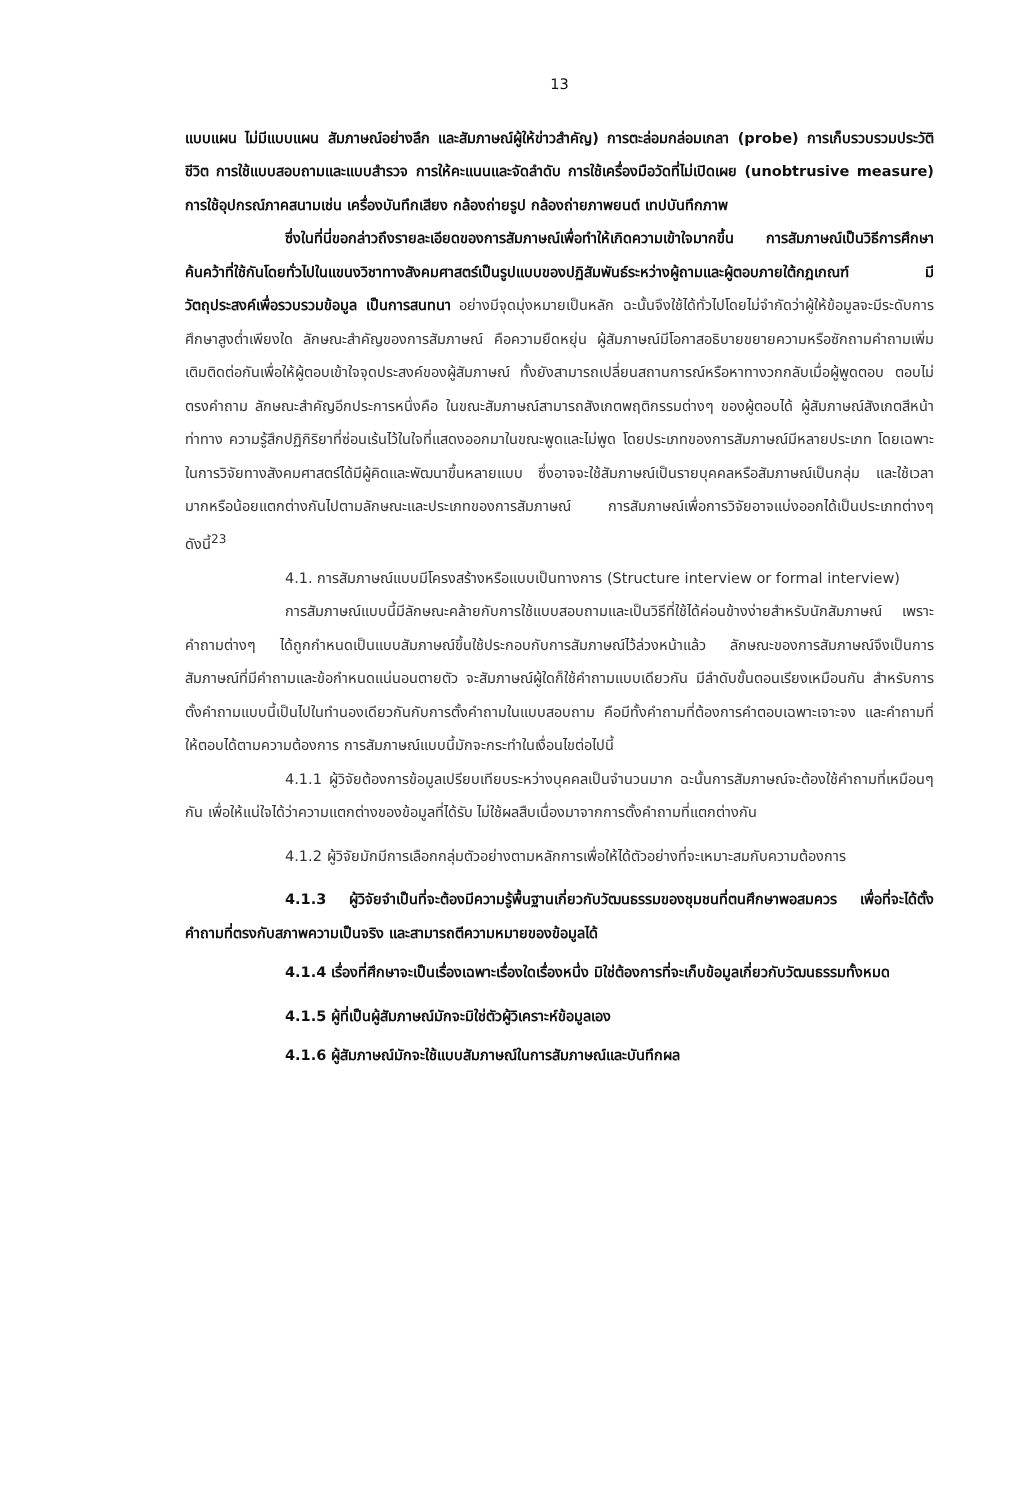13
แบบแผน ไม่มีแบบแผน สัมภาษณ์อย่างลึก และสัมภาษณ์ผู้ให้ข่าวสำคัญ) การตะล่อมกล่อมเกลา (probe) การเก็บรวบรวมประวัติชีวิต การใช้แบบสอบถามและแบบสำรวจ การให้คะแนนและจัดลำดับ การใช้เครื่องมือวัดที่ไม่เปิดเผย (unobtrusive measure) การใช้อุปกรณ์ภาคสนามเช่น เครื่องบันทึกเสียง กล้องถ่ายรูป กล้องถ่ายภาพยนต์ เทปบันทึกภาพ
ซึ่งในที่นี่ขอกล่าวถึงรายละเอียดของการสัมภาษณ์เพื่อทำให้เกิดความเข้าใจมากขึ้น การสัมภาษณ์เป็นวิธีการศึกษาค้นคว้าที่ใช้กันโดยทั่วไปในแขนงวิชาทางสังคมศาสตร์เป็นรูปแบบของปฏิสัมพันธ์ระหว่างผู้ถามและผู้ตอบภายใต้กฎเกณฑ์ มีวัตถุประสงค์เพื่อรวบรวมข้อมูล เป็นการสนทนา อย่างมีจุดมุ่งหมายเป็นหลัก ฉะนั้นจึงใช้ได้ทั่วไปโดยไม่จำกัดว่าผู้ให้ข้อมูลจะมีระดับการศึกษาสูงต่ำเพียงใด ลักษณะสำคัญของการสัมภาษณ์ คือความยืดหยุ่น ผู้สัมภาษณ์มีโอกาสอธิบายขยายความหรือซักถามคำถามเพิ่มเติมติดต่อกันเพื่อให้ผู้ตอบเข้าใจจุดประสงค์ของผู้สัมภาษณ์ ทั้งยังสามารถเปลี่ยนสถานการณ์หรือหาทางวกกลับเมื่อผู้พูดตอบ ตอบไม่ตรงคำถาม ลักษณะสำคัญอีกประการหนึ่งคือ ในขณะสัมภาษณ์สามารถสังเกตพฤติกรรมต่างๆ ของผู้ตอบได้ ผู้สัมภาษณ์สังเกตสีหน้าท่าทาง ความรู้สึกปฏิกิริยาที่ซ่อนเร้นไว้ในใจที่แสดงออกมาในขณะพูดและไม่พูด โดยประเภทของการสัมภาษณ์มีหลายประเภท โดยเฉพาะในการวิจัยทางสังคมศาสตร์ได้มีผู้คิดและพัฒนาขึ้นหลายแบบ ซึ่งอาจจะใช้สัมภาษณ์เป็นรายบุคคลหรือสัมภาษณ์เป็นกลุ่ม และใช้เวลามากหรือน้อยแตกต่างกันไปตามลักษณะและประเภทของการสัมภาษณ์ การสัมภาษณ์เพื่อการวิจัยอาจแบ่งออกได้เป็นประเภทต่างๆ ดังนี้<sup>23</sup>
4.1. การสัมภาษณ์แบบมีโครงสร้างหรือแบบเป็นทางการ (Structure interview or formal interview)
การสัมภาษณ์แบบนี้มีลักษณะคล้ายกับการใช้แบบสอบถามและเป็นวิธีที่ใช้ได้ค่อนข้างง่ายสำหรับนักสัมภาษณ์ เพราะคำถามต่างๆ ได้ถูกกำหนดเป็นแบบสัมภาษณ์ขึ้นใช้ประกอบกับการสัมภาษณ์ไว้ล่วงหน้าแล้ว ลักษณะของการสัมภาษณ์จึงเป็นการสัมภาษณ์ที่มีคำถามและข้อกำหนดแน่นอนตายตัว จะสัมภาษณ์ผู้ใดก็ใช้คำถามแบบเดียวกัน มีลำดับขั้นตอนเรียงเหมือนกัน สำหรับการตั้งคำถามแบบนี้เป็นไปในทำนองเดียวกันกับการตั้งคำถามในแบบสอบถาม คือมีทั้งคำถามที่ต้องการคำตอบเฉพาะเจาะจง และคำถามที่ให้ตอบได้ตามความต้องการ การสัมภาษณ์แบบนี้มักจะกระทำในเงื่อนไขต่อไปนี้
4.1.1 ผู้วิจัยต้องการข้อมูลเปรียบเทียบระหว่างบุคคลเป็นจำนวนมาก ฉะนั้นการสัมภาษณ์จะต้องใช้คำถามที่เหมือนๆ กัน เพื่อให้แน่ใจได้ว่าความแตกต่างของข้อมูลที่ได้รับ ไม่ใช้ผลสืบเนื่องมาจากการตั้งคำถามที่แตกต่างกัน
4.1.2 ผู้วิจัยมักมีการเลือกกลุ่มตัวอย่างตามหลักการเพื่อให้ได้ตัวอย่างที่จะเหมาะสมกับความต้องการ
4.1.3 ผู้วิจัยจำเป็นที่จะต้องมีความรู้พื้นฐานเกี่ยวกับวัฒนธรรมของชุมชนที่ตนศึกษาพอสมควร เพื่อที่จะได้ตั้งคำถามที่ตรงกับสภาพความเป็นจริง และสามารถตีความหมายของข้อมูลได้
4.1.4 เรื่องที่ศึกษาจะเป็นเรื่องเฉพาะเรื่องใดเรื่องหนึ่ง มิใช่ต้องการที่จะเก็บข้อมูลเกี่ยวกับวัฒนธรรมทั้งหมด
4.1.5 ผู้ที่เป็นผู้สัมภาษณ์มักจะมิใช่ตัวผู้วิเคราะห์ข้อมูลเอง
4.1.6 ผู้สัมภาษณ์มักจะใช้แบบสัมภาษณ์ในการสัมภาษณ์และบันทึกผล